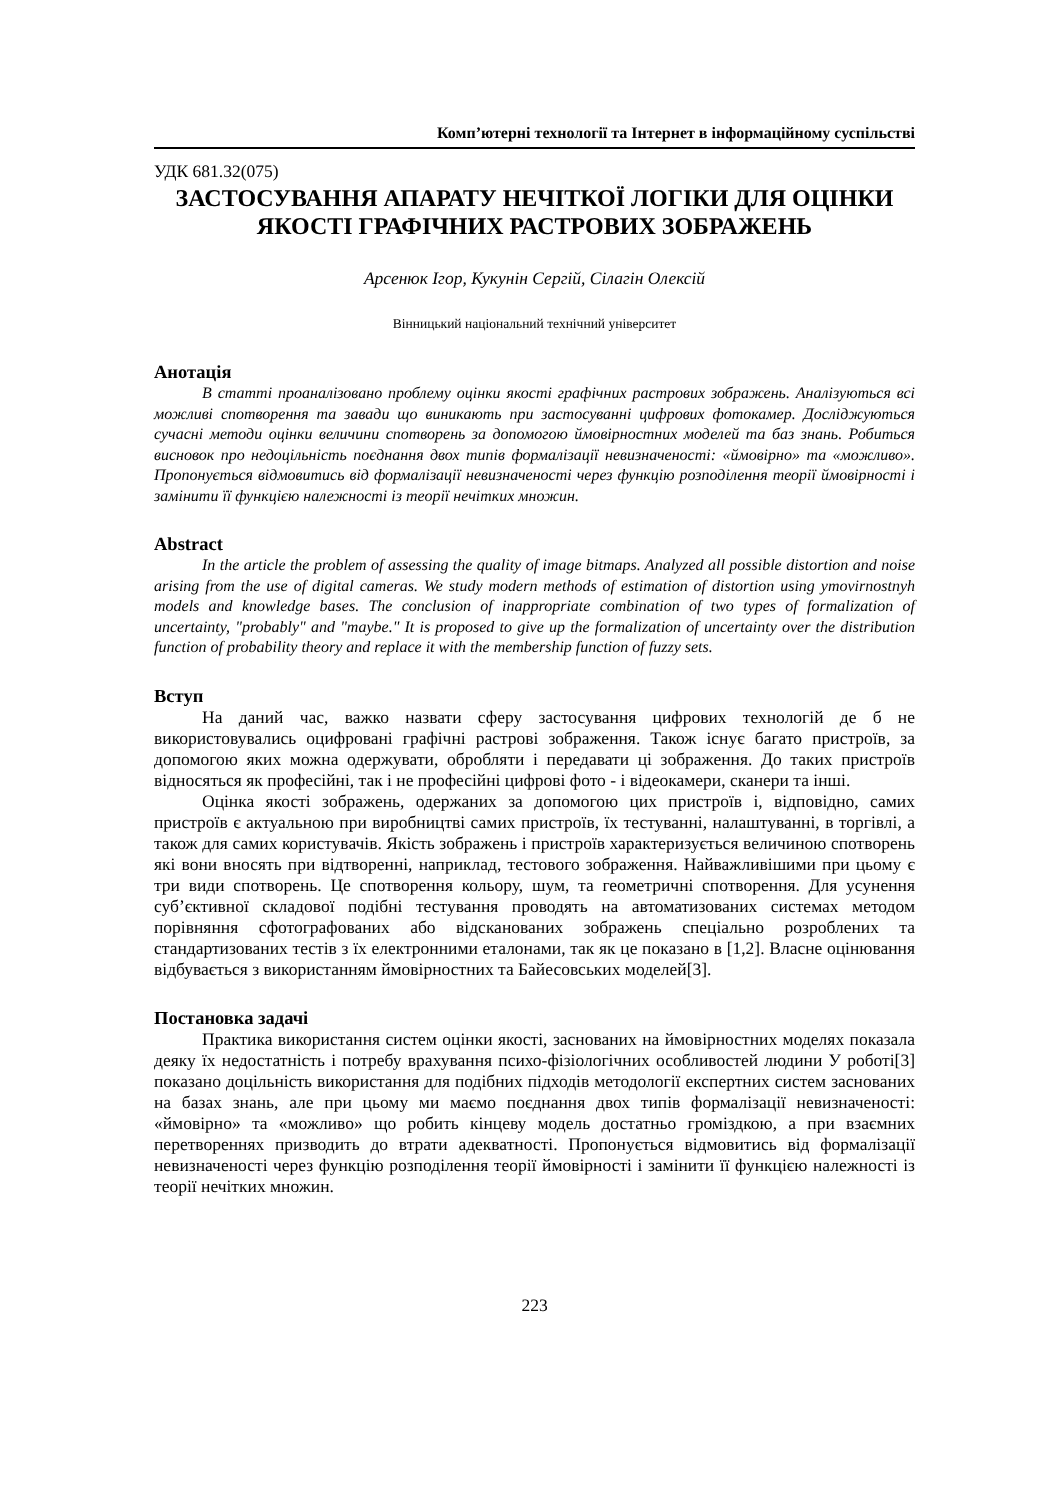Комп’ютерні технології та Інтернет в інформаційному суспільстві
УДК 681.32(075)
ЗАСТОСУВАННЯ АПАРАТУ НЕЧІТКОЇ ЛОГІКИ ДЛЯ ОЦІНКИ ЯКОСТІ ГРАФІЧНИХ РАСТРОВИХ ЗОБРАЖЕНЬ
Арсенюк Ігор, Кукунін Сергій, Сілагін Олексій
Вінницький національний технічний університет
Анотація
В статті проаналізовано проблему оцінки якості графічних растрових зображень. Аналізуються всі можливі спотворення та завади що виникають при застосуванні цифрових фотокамер. Досліджуються сучасні методи оцінки величини спотворень за допомогою ймовірностних моделей та баз знань. Робиться висновок про недоцільність поєднання двох типів формалізації невизначеності: «ймовірно» та «можливо». Пропонується відмовитись від формалізації невизначеності через функцію розподілення теорії ймовірності і замінити її функцією належності із теорії нечітких множин.
Abstract
In the article the problem of assessing the quality of image bitmaps. Analyzed all possible distortion and noise arising from the use of digital cameras. We study modern methods of estimation of distortion using ymovirnostnyh models and knowledge bases. The conclusion of inappropriate combination of two types of formalization of uncertainty, "probably" and "maybe." It is proposed to give up the formalization of uncertainty over the distribution function of probability theory and replace it with the membership function of fuzzy sets.
Вступ
На даний час, важко назвати сферу застосування цифрових технологій де б не використовувались оцифровані графічні растрові зображення. Також існує багато пристроїв, за допомогою яких можна одержувати, обробляти і передавати ці зображення. До таких пристроїв відносяться як професійні, так і не професійні цифрові фото - і відеокамери, сканери та інші.
Оцінка якості зображень, одержаних за допомогою цих пристроїв і, відповідно, самих пристроїв є актуальною при виробництві самих пристроїв, їх тестуванні, налаштуванні, в торгівлі, а також для самих користувачів. Якість зображень і пристроїв характеризується величиною спотворень які вони вносять при відтворенні, наприклад, тестового зображення. Найважливішими при цьому є три види спотворень. Це спотворення кольору, шум, та геометричні спотворення. Для усунення суб’єктивної складової подібні тестування проводять на автоматизованих системах методом порівняння сфотографованих або відсканованих зображень спеціально розроблених та стандартизованих тестів з їх електронними еталонами, так як це показано в [1,2]. Власне оцінювання відбувається з використанням ймовірностних та Байесовських моделей[3].
Постановка задачі
Практика використання систем оцінки якості, заснованих на ймовірностних моделях показала деяку їх недостатність і потребу врахування психо-фізіологічних особливостей людини У роботі[3] показано доцільність використання для подібних підходів методології експертних систем заснованих на базах знань, але при цьому ми маємо поєднання двох типів формалізації невизначеності: «ймовірно» та «можливо» що робить кінцеву модель достатньо громіздкою, а при взаємних перетвореннях призводить до втрати адекватності. Пропонується відмовитись від формалізації невизначеності через функцію розподілення теорії ймовірності і замінити її функцією належності із теорії нечітких множин.
223